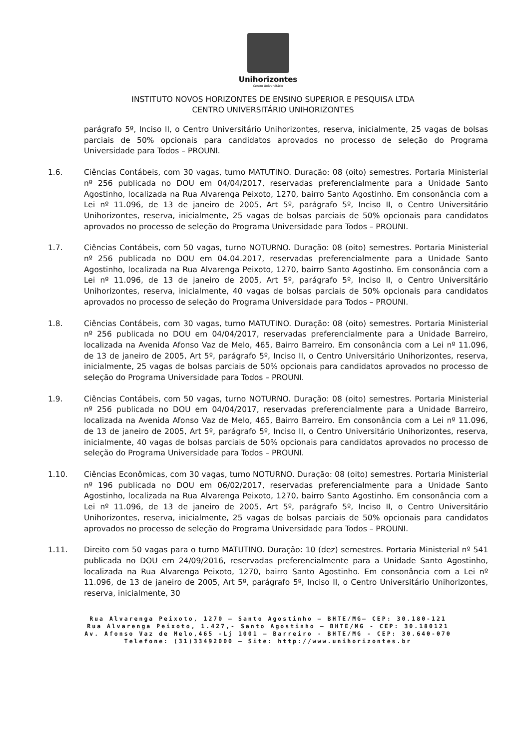Unihorizontes
Centro Universitário
INSTITUTO NOVOS HORIZONTES DE ENSINO SUPERIOR E PESQUISA LTDA
CENTRO UNIVERSITÁRIO UNIHORIZONTES
parágrafo 5º, Inciso II, o Centro Universitário Unihorizontes, reserva, inicialmente, 25 vagas de bolsas parciais de 50% opcionais para candidatos aprovados no processo de seleção do Programa Universidade para Todos – PROUNI.
1.6. Ciências Contábeis, com 30 vagas, turno MATUTINO. Duração: 08 (oito) semestres. Portaria Ministerial nº 256 publicada no DOU em 04/04/2017, reservadas preferencialmente para a Unidade Santo Agostinho, localizada na Rua Alvarenga Peixoto, 1270, bairro Santo Agostinho. Em consonância com a Lei nº 11.096, de 13 de janeiro de 2005, Art 5º, parágrafo 5º, Inciso II, o Centro Universitário Unihorizontes, reserva, inicialmente, 25 vagas de bolsas parciais de 50% opcionais para candidatos aprovados no processo de seleção do Programa Universidade para Todos – PROUNI.
1.7. Ciências Contábeis, com 50 vagas, turno NOTURNO. Duração: 08 (oito) semestres. Portaria Ministerial nº 256 publicada no DOU em 04.04.2017, reservadas preferencialmente para a Unidade Santo Agostinho, localizada na Rua Alvarenga Peixoto, 1270, bairro Santo Agostinho. Em consonância com a Lei nº 11.096, de 13 de janeiro de 2005, Art 5º, parágrafo 5º, Inciso II, o Centro Universitário Unihorizontes, reserva, inicialmente, 40 vagas de bolsas parciais de 50% opcionais para candidatos aprovados no processo de seleção do Programa Universidade para Todos – PROUNI.
1.8. Ciências Contábeis, com 30 vagas, turno MATUTINO. Duração: 08 (oito) semestres. Portaria Ministerial nº 256 publicada no DOU em 04/04/2017, reservadas preferencialmente para a Unidade Barreiro, localizada na Avenida Afonso Vaz de Melo, 465, Bairro Barreiro. Em consonância com a Lei nº 11.096, de 13 de janeiro de 2005, Art 5º, parágrafo 5º, Inciso II, o Centro Universitário Unihorizontes, reserva, inicialmente, 25 vagas de bolsas parciais de 50% opcionais para candidatos aprovados no processo de seleção do Programa Universidade para Todos – PROUNI.
1.9. Ciências Contábeis, com 50 vagas, turno NOTURNO. Duração: 08 (oito) semestres. Portaria Ministerial nº 256 publicada no DOU em 04/04/2017, reservadas preferencialmente para a Unidade Barreiro, localizada na Avenida Afonso Vaz de Melo, 465, Bairro Barreiro. Em consonância com a Lei nº 11.096, de 13 de janeiro de 2005, Art 5º, parágrafo 5º, Inciso II, o Centro Universitário Unihorizontes, reserva, inicialmente, 40 vagas de bolsas parciais de 50% opcionais para candidatos aprovados no processo de seleção do Programa Universidade para Todos – PROUNI.
1.10. Ciências Econômicas, com 30 vagas, turno NOTURNO. Duração: 08 (oito) semestres. Portaria Ministerial nº 196 publicada no DOU em 06/02/2017, reservadas preferencialmente para a Unidade Santo Agostinho, localizada na Rua Alvarenga Peixoto, 1270, bairro Santo Agostinho. Em consonância com a Lei nº 11.096, de 13 de janeiro de 2005, Art 5º, parágrafo 5º, Inciso II, o Centro Universitário Unihorizontes, reserva, inicialmente, 25 vagas de bolsas parciais de 50% opcionais para candidatos aprovados no processo de seleção do Programa Universidade para Todos – PROUNI.
1.11. Direito com 50 vagas para o turno MATUTINO. Duração: 10 (dez) semestres. Portaria Ministerial nº 541 publicada no DOU em 24/09/2016, reservadas preferencialmente para a Unidade Santo Agostinho, localizada na Rua Alvarenga Peixoto, 1270, bairro Santo Agostinho. Em consonância com a Lei nº 11.096, de 13 de janeiro de 2005, Art 5º, parágrafo 5º, Inciso II, o Centro Universitário Unihorizontes, reserva, inicialmente, 30
Rua Alvarenga Peixoto, 1270 – Santo Agostinho – BHTE/MG– CEP: 30.180-121
Rua Alvarenga Peixoto, 1.427,- Santo Agostinho – BHTE/MG - CEP: 30.180121
Av. Afonso Vaz de Melo,465 -Lj 1001 – Barreiro - BHTE/MG - CEP: 30.640-070
Telefone: (31)33492000 – Site: http://www.unihorizontes.br